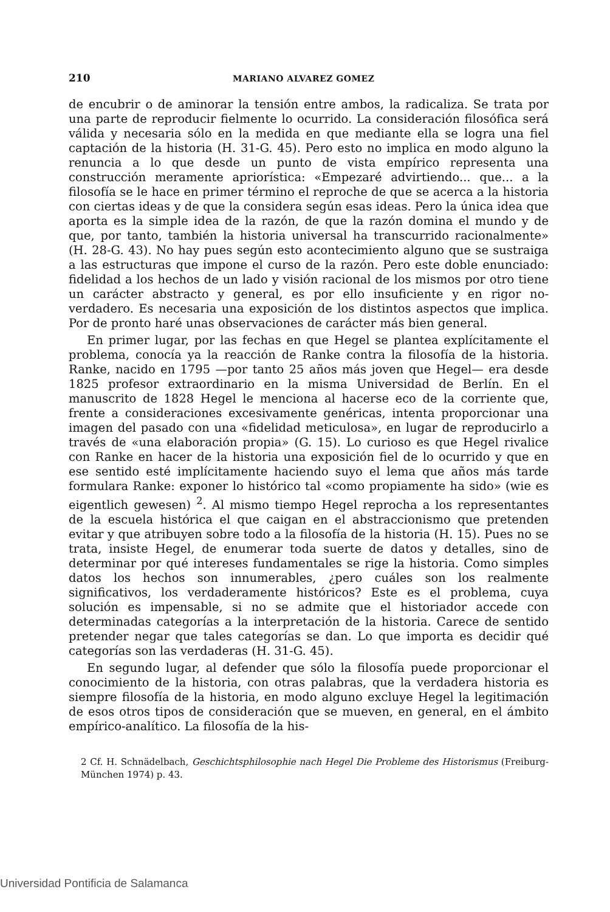210 MARIANO ALVAREZ GOMEZ
de encubrir o de aminorar la tensión entre ambos, la radicaliza. Se trata por una parte de reproducir fielmente lo ocurrido. La consideración filosófica será válida y necesaria sólo en la medida en que mediante ella se logra una fiel captación de la historia (H. 31-G. 45). Pero esto no implica en modo alguno la renuncia a lo que desde un punto de vista empírico representa una construcción meramente apriorística: «Empezaré advirtiendo... que... a la filosofía se le hace en primer término el reproche de que se acerca a la historia con ciertas ideas y de que la considera según esas ideas. Pero la única idea que aporta es la simple idea de la razón, de que la razón domina el mundo y de que, por tanto, también la historia universal ha transcurrido racionalmente» (H. 28-G. 43). No hay pues según esto acontecimiento alguno que se sustraiga a las estructuras que impone el curso de la razón. Pero este doble enunciado: fidelidad a los hechos de un lado y visión racional de los mismos por otro tiene un carácter abstracto y general, es por ello insuficiente y en rigor no-verdadero. Es necesaria una exposición de los distintos aspectos que implica. Por de pronto haré unas observaciones de carácter más bien general.
En primer lugar, por las fechas en que Hegel se plantea explícitamente el problema, conocía ya la reacción de Ranke contra la filosofía de la historia. Ranke, nacido en 1795 —por tanto 25 años más joven que Hegel— era desde 1825 profesor extraordinario en la misma Universidad de Berlín. En el manuscrito de 1828 Hegel le menciona al hacerse eco de la corriente que, frente a consideraciones excesivamente genéricas, intenta proporcionar una imagen del pasado con una «fidelidad meticulosa», en lugar de reproducirlo a través de «una elaboración propia» (G. 15). Lo curioso es que Hegel rivalice con Ranke en hacer de la historia una exposición fiel de lo ocurrido y que en ese sentido esté implícitamente haciendo suyo el lema que años más tarde formulara Ranke: exponer lo histórico tal «como propiamente ha sido» (wie es eigentlich gewesen) <sup>2</sup>. Al mismo tiempo Hegel reprocha a los representantes de la escuela histórica el que caigan en el abstraccionismo que pretenden evitar y que atribuyen sobre todo a la filosofía de la historia (H. 15). Pues no se trata, insiste Hegel, de enumerar toda suerte de datos y detalles, sino de determinar por qué intereses fundamentales se rige la historia. Como simples datos los hechos son innumerables, ¿pero cuáles son los realmente significativos, los verdaderamente históricos? Este es el problema, cuya solución es impensable, si no se admite que el historiador accede con determinadas categorías a la interpretación de la historia. Carece de sentido pretender negar que tales categorías se dan. Lo que importa es decidir qué categorías son las verdaderas (H. 31-G. 45).
En segundo lugar, al defender que sólo la filosofía puede proporcionar el conocimiento de la historia, con otras palabras, que la verdadera historia es siempre filosofía de la historia, en modo alguno excluye Hegel la legitimación de esos otros tipos de consideración que se mueven, en general, en el ámbito empírico-analítico. La filosofía de la his-
2 Cf. H. Schnädelbach, Geschichtsphilosophie nach Hegel Die Probleme des Historismus (Freiburg-München 1974) p. 43.
Universidad Pontificia de Salamanca